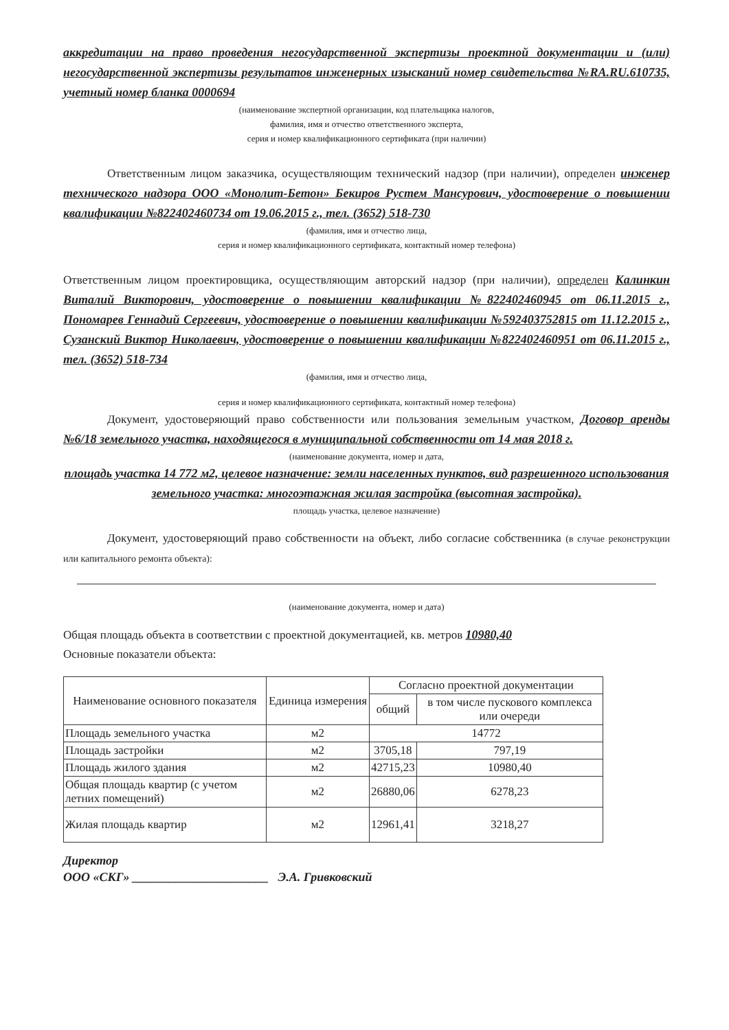аккредитации на право проведения негосударственной экспертизы проектной документации и (или) негосударственной экспертизы результатов инженерных изысканий номер свидетельства №RA.RU.610735, учетный номер бланка 0000694
(наименование экспертной организации, код плательщика налогов,
фамилия, имя и отчество ответственного эксперта,
серия и номер квалификационного сертификата (при наличии)
Ответственным лицом заказчика, осуществляющим технический надзор (при наличии), определен инженер технического надзора ООО «Монолит-Бетон» Бекиров Рустем Мансурович, удостоверение о повышении квалификации №822402460734 от 19.06.2015 г., тел. (3652) 518-730
(фамилия, имя и отчество лица,
серия и номер квалификационного сертификата, контактный номер телефона)
Ответственным лицом проектировщика, осуществляющим авторский надзор (при наличии), определен Калинкин Виталий Викторович, удостоверение о повышении квалификации №822402460945 от 06.11.2015 г., Пономарев Геннадий Сергеевич, удостоверение о повышении квалификации №592403752815 от 11.12.2015 г., Сузанский Виктор Николаевич, удостоверение о повышении квалификации №822402460951 от 06.11.2015 г., тел. (3652) 518-734
(фамилия, имя и отчество лица,
серия и номер квалификационного сертификата, контактный номер телефона)
Документ, удостоверяющий право собственности или пользования земельным участком, Договор аренды №6/18 земельного участка, находящегося в муниципальной собственности от 14 мая 2018 г.
(наименование документа, номер и дата,
площадь участка 14 772 м2, целевое назначение: земли населенных пунктов, вид разрешенного использования земельного участка: многоэтажная жилая застройка (высотная застройка).
площадь участка, целевое назначение)
Документ, удостоверяющий право собственности на объект, либо согласие собственника (в случае реконструкции или капитального ремонта объекта):
(наименование документа, номер и дата)
Общая площадь объекта в соответствии с проектной документацией, кв. метров 10980,40
Основные показатели объекта:
| Наименование основного показателя | Единица измерения | Согласно проектной документации | |
| --- | --- | --- | --- |
| | | общий | в том числе пускового комплекса или очереди |
| Площадь земельного участка | м2 | 14772 | |
| Площадь застройки | м2 | 3705,18 | 797,19 |
| Площадь жилого здания | м2 | 42715,23 | 10980,40 |
| Общая площадь квартир (с учетом летних помещений) | м2 | 26880,06 | 6278,23 |
| Жилая площадь квартир | м2 | 12961,41 | 3218,27 |
Директор
ООО «СКГ» ______________________ Э.А. Гривковский